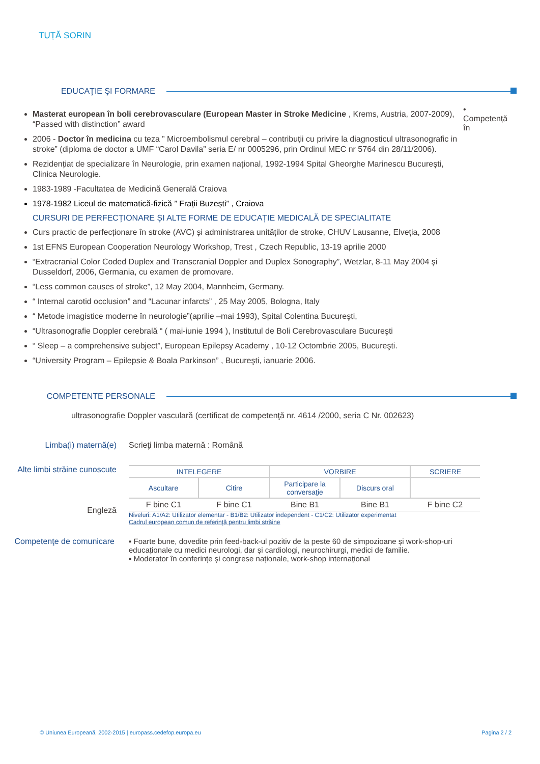TUȚĂ SORIN
EDUCAŢIE ŞI FORMARE
Masterat european în boli cerebrovasculare (European Master in Stroke Medicine , Krems, Austria, 2007-2009), “Passed with distinction” award
2006 - Doctor în medicina cu teza ” Microembolismul cerebral – contribuții cu privire la diagnosticul ultrasonografic in stroke” (diploma de doctor a UMF “Carol Davila” seria E/ nr 0005296, prin Ordinul MEC nr 5764 din 28/11/2006).
Rezidențiat de specializare în Neurologie, prin examen național, 1992-1994 Spital Gheorghe Marinescu București, Clinica Neurologie.
1983-1989 -Facultatea de Medicină Generală Craiova
1978-1982 Liceul de matematică-fizică ” Frații Buzești” , Craiova
CURSURI DE PERFECȚIONARE ȘI ALTE FORME DE EDUCAȚIE MEDICALĂ DE SPECIALITATE
Curs practic de perfecționare în stroke (AVC) și administrarea unităților de stroke, CHUV Lausanne, Elveția, 2008
1st EFNS European Cooperation Neurology Workshop, Trest , Czech Republic, 13-19 aprilie 2000
“Extracranial Color Coded Duplex and Transcranial Doppler and Duplex Sonography”, Wetzlar, 8-11 May 2004 şi Dusseldorf, 2006, Germania, cu examen de promovare.
“Less common causes of stroke”, 12 May 2004, Mannheim, Germany.
“ Internal carotid occlusion” and “Lacunar infarcts” , 25 May 2005, Bologna, Italy
“ Metode imagistice moderne în neurologie”(aprilie –mai 1993), Spital Colentina Bucureşti,
“Ultrasonografie Doppler cerebrală “ ( mai-iunie 1994 ), Institutul de Boli Cerebrovasculare Bucureşti
“ Sleep – a comprehensive subject”, European Epilepsy Academy , 10-12 Octombrie 2005, Bucureşti.
“University Program – Epilepsie & Boala Parkinson” , Bucureşti, ianuarie 2006.
•
Competență în
COMPETENTE PERSONALE
ultrasonografie Doppler vasculară (certificat de competenţă nr. 4614 /2000, seria C Nr. 002623)
Limba(i) maternă(e) Scrieţi limba maternă : Română
Alte limbi străine cunoscute
Engleză
| INTELEGERE | | VORBIRE | | SCRIERE |
| --- | --- | --- | --- | --- |
| Ascultare | Citire | Participare la conversaţie | Discurs oral | |
| F bine C1 | F bine C1 | Bine B1 | Bine B1 | F bine C2 |
Niveluri: A1/A2: Utilizator elementar - B1/B2: Utilizator independent - C1/C2: Utilizator experimentat
Cadrul european comun de referinţă pentru limbi străine
Competenţe de comunicare
▪ Foarte bune, dovedite prin feed-back-ul pozitiv de la peste 60 de simpozioane și work-shop-uri educaționale cu medici neurologi, dar și cardiologi, neurochirurgi, medici de familie.
▪ Moderator în conferințe și congrese naționale, work-shop internațional
© Uniunea Europeană, 2002-2015 | europass.cedefop.europa.eu Pagina 2 / 2